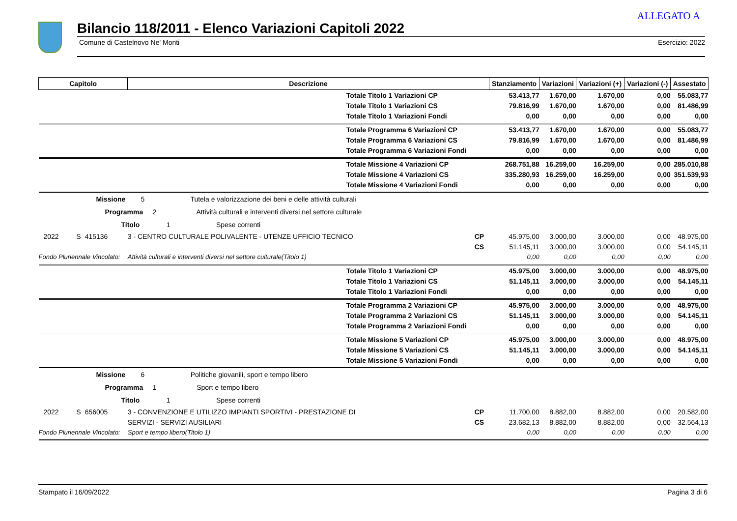ALLEGATO A
Bilancio 118/2011 - Elenco Variazioni Capitoli 2022
Comune di Castelnovo Ne' Monti Esercizio: 2022
| Capitolo | | | Descrizione | | Stanziamento | Variazioni | Variazioni (+) | Variazioni (-) | Assestato |
| --- | --- | --- | --- | --- | --- | --- | --- | --- | --- |
| | | | Totale Titolo 1 Variazioni CP | | 53.413,77 | 1.670,00 | 1.670,00 | 0,00 | 55.083,77 |
| | | | Totale Titolo 1 Variazioni CS | | 79.816,99 | 1.670,00 | 1.670,00 | 0,00 | 81.486,99 |
| | | | Totale Titolo 1 Variazioni Fondi | | 0,00 | 0,00 | 0,00 | 0,00 | 0,00 |
| | | | Totale Programma 6 Variazioni CP | | 53.413,77 | 1.670,00 | 1.670,00 | 0,00 | 55.083,77 |
| | | | Totale Programma 6 Variazioni CS | | 79.816,99 | 1.670,00 | 1.670,00 | 0,00 | 81.486,99 |
| | | | Totale Programma 6 Variazioni Fondi | | 0,00 | 0,00 | 0,00 | 0,00 | 0,00 |
| | | | Totale Missione 4 Variazioni CP | | 268.751,88 | 16.259,00 | 16.259,00 | 0,00 | 285.010,88 |
| | | | Totale Missione 4 Variazioni CS | | 335.280,93 | 16.259,00 | 16.259,00 | 0,00 | 351.539,93 |
| | | | Totale Missione 4 Variazioni Fondi | | 0,00 | 0,00 | 0,00 | 0,00 | 0,00 |
| Missione 5 Tutela e valorizzazione dei beni e delle attività culturali | | | | | | | | | |
| Programma 2 Attività culturali e interventi diversi nel settore culturale | | | | | | | | | |
| Titolo 1 Spese correnti | | | | | | | | | |
| 2022 | S | 415136 | 3 - CENTRO CULTURALE POLIVALENTE - UTENZE UFFICIO TECNICO | CP | 45.975,00 | 3.000,00 | 3.000,00 | 0,00 | 48.975,00 |
| | | | | CS | 51.145,11 | 3.000,00 | 3.000,00 | 0,00 | 54.145,11 |
| Fondo Pluriennale Vincolato: | | | Attività culturali e interventi diversi nel settore culturale(Titolo 1) | | 0,00 | 0,00 | 0,00 | 0,00 | 0,00 |
| | | | Totale Titolo 1 Variazioni CP | | 45.975,00 | 3.000,00 | 3.000,00 | 0,00 | 48.975,00 |
| | | | Totale Titolo 1 Variazioni CS | | 51.145,11 | 3.000,00 | 3.000,00 | 0,00 | 54.145,11 |
| | | | Totale Titolo 1 Variazioni Fondi | | 0,00 | 0,00 | 0,00 | 0,00 | 0,00 |
| | | | Totale Programma 2 Variazioni CP | | 45.975,00 | 3.000,00 | 3.000,00 | 0,00 | 48.975,00 |
| | | | Totale Programma 2 Variazioni CS | | 51.145,11 | 3.000,00 | 3.000,00 | 0,00 | 54.145,11 |
| | | | Totale Programma 2 Variazioni Fondi | | 0,00 | 0,00 | 0,00 | 0,00 | 0,00 |
| | | | Totale Missione 5 Variazioni CP | | 45.975,00 | 3.000,00 | 3.000,00 | 0,00 | 48.975,00 |
| | | | Totale Missione 5 Variazioni CS | | 51.145,11 | 3.000,00 | 3.000,00 | 0,00 | 54.145,11 |
| | | | Totale Missione 5 Variazioni Fondi | | 0,00 | 0,00 | 0,00 | 0,00 | 0,00 |
| Missione 6 Politiche giovanili, sport e tempo libero | | | | | | | | | |
| Programma 1 Sport e tempo libero | | | | | | | | | |
| Titolo 1 Spese correnti | | | | | | | | | |
| 2022 | S | 656005 | 3 - CONVENZIONE E UTILIZZO IMPIANTI SPORTIVI - PRESTAZIONE DI | CP | 11.700,00 | 8.882,00 | 8.882,00 | 0,00 | 20.582,00 |
| | | | SERVIZI - SERVIZI AUSILIARI | CS | 23.682,13 | 8.882,00 | 8.882,00 | 0,00 | 32.564,13 |
| Fondo Pluriennale Vincolato: | | | Sport e tempo libero(Titolo 1) | | 0,00 | 0,00 | 0,00 | 0,00 | 0,00 |
Stampato il 16/09/2022 Pagina 3 di 6